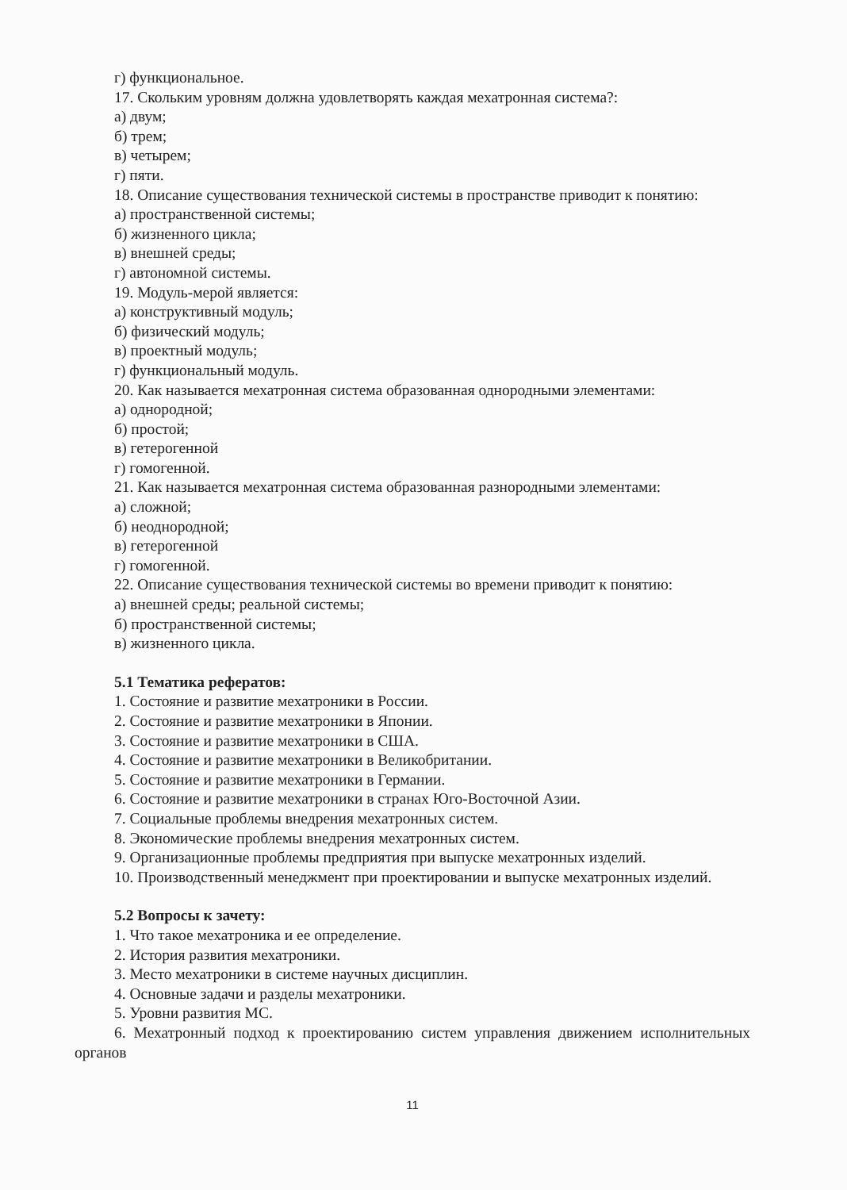г) функциональное.
17. Скольким уровням должна удовлетворять каждая мехатронная система?:
а) двум;
б) трем;
в) четырем;
г) пяти.
18. Описание существования технической системы в пространстве приводит к понятию:
а) пространственной системы;
б) жизненного цикла;
в) внешней среды;
г) автономной системы.
19. Модуль-мерой является:
а) конструктивный модуль;
б) физический модуль;
в) проектный модуль;
г) функциональный модуль.
20. Как называется мехатронная система образованная однородными элементами:
а) однородной;
б) простой;
в) гетерогенной
г) гомогенной.
21. Как называется мехатронная система образованная разнородными элементами:
а) сложной;
б) неоднородной;
в) гетерогенной
г) гомогенной.
22. Описание существования технической системы во времени приводит к понятию:
а) внешней среды; реальной системы;
б) пространственной системы;
в) жизненного цикла.
5.1 Тематика рефератов:
1. Состояние и развитие мехатроники в России.
2. Состояние и развитие мехатроники в Японии.
3. Состояние и развитие мехатроники в США.
4. Состояние и развитие мехатроники в Великобритании.
5. Состояние и развитие мехатроники в Германии.
6. Состояние и развитие мехатроники в странах Юго-Восточной Азии.
7. Социальные проблемы внедрения мехатронных систем.
8. Экономические проблемы внедрения мехатронных систем.
9. Организационные проблемы предприятия при выпуске мехатронных изделий.
10. Производственный менеджмент при проектировании и выпуске мехатронных изделий.
5.2 Вопросы к зачету:
1. Что такое мехатроника и ее определение.
2. История развития мехатроники.
3. Место мехатроники в системе научных дисциплин.
4. Основные задачи и разделы мехатроники.
5. Уровни развития МС.
6. Мехатронный подход к проектированию систем управления движением исполнительных органов
11